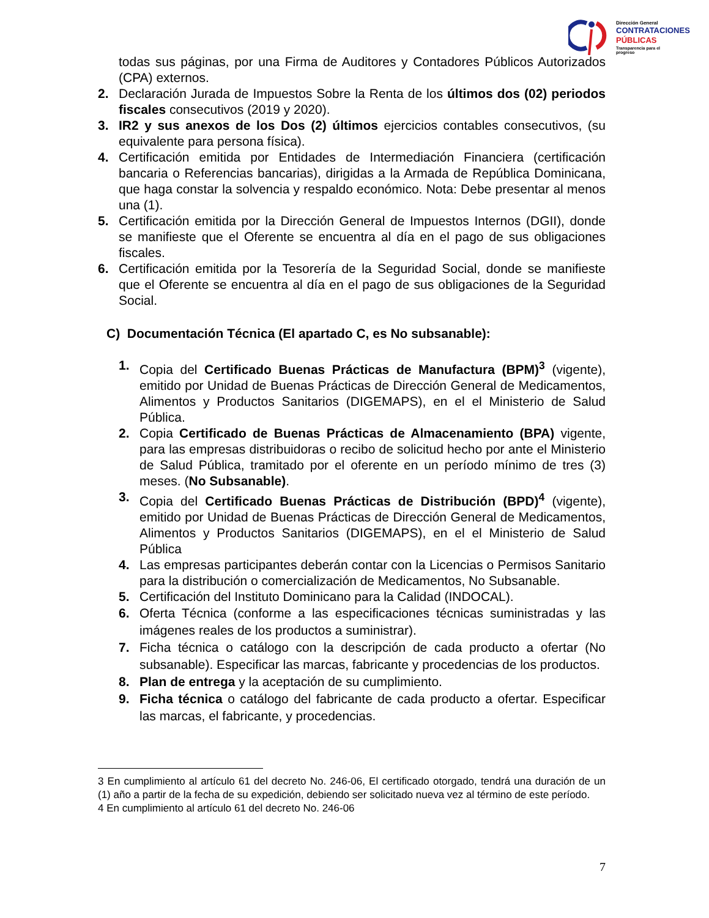Dirección General
CONTRATACIONES
PÚBLICAS
Transparencia para el progreso
todas sus páginas, por una Firma de Auditores y Contadores Públicos Autorizados (CPA) externos.
2. Declaración Jurada de Impuestos Sobre la Renta de los últimos dos (02) periodos fiscales consecutivos (2019 y 2020).
3. IR2 y sus anexos de los Dos (2) últimos ejercicios contables consecutivos, (su equivalente para persona física).
4. Certificación emitida por Entidades de Intermediación Financiera (certificación bancaria o Referencias bancarias), dirigidas a la Armada de República Dominicana, que haga constar la solvencia y respaldo económico. Nota: Debe presentar al menos una (1).
5. Certificación emitida por la Dirección General de Impuestos Internos (DGII), donde se manifieste que el Oferente se encuentra al día en el pago de sus obligaciones fiscales.
6. Certificación emitida por la Tesorería de la Seguridad Social, donde se manifieste que el Oferente se encuentra al día en el pago de sus obligaciones de la Seguridad Social.
C) Documentación Técnica (El apartado C, es No subsanable):
1. Copia del Certificado Buenas Prácticas de Manufactura (BPM)<sup>3</sup> (vigente), emitido por Unidad de Buenas Prácticas de Dirección General de Medicamentos, Alimentos y Productos Sanitarios (DIGEMAPS), en el el Ministerio de Salud Pública.
2. Copia Certificado de Buenas Prácticas de Almacenamiento (BPA) vigente, para las empresas distribuidoras o recibo de solicitud hecho por ante el Ministerio de Salud Pública, tramitado por el oferente en un período mínimo de tres (3) meses. (No Subsanable).
3. Copia del Certificado Buenas Prácticas de Distribución (BPD)<sup>4</sup> (vigente), emitido por Unidad de Buenas Prácticas de Dirección General de Medicamentos, Alimentos y Productos Sanitarios (DIGEMAPS), en el el Ministerio de Salud Pública
4. Las empresas participantes deberán contar con la Licencias o Permisos Sanitario para la distribución o comercialización de Medicamentos, No Subsanable.
5. Certificación del Instituto Dominicano para la Calidad (INDOCAL).
6. Oferta Técnica (conforme a las especificaciones técnicas suministradas y las imágenes reales de los productos a suministrar).
7. Ficha técnica o catálogo con la descripción de cada producto a ofertar (No subsanable). Especificar las marcas, fabricante y procedencias de los productos.
8. Plan de entrega y la aceptación de su cumplimiento.
9. Ficha técnica o catálogo del fabricante de cada producto a ofertar. Especificar las marcas, el fabricante, y procedencias.
3 En cumplimiento al artículo 61 del decreto No. 246-06, El certificado otorgado, tendrá una duración de un (1) año a partir de la fecha de su expedición, debiendo ser solicitado nueva vez al término de este período.
4 En cumplimiento al artículo 61 del decreto No. 246-06
7